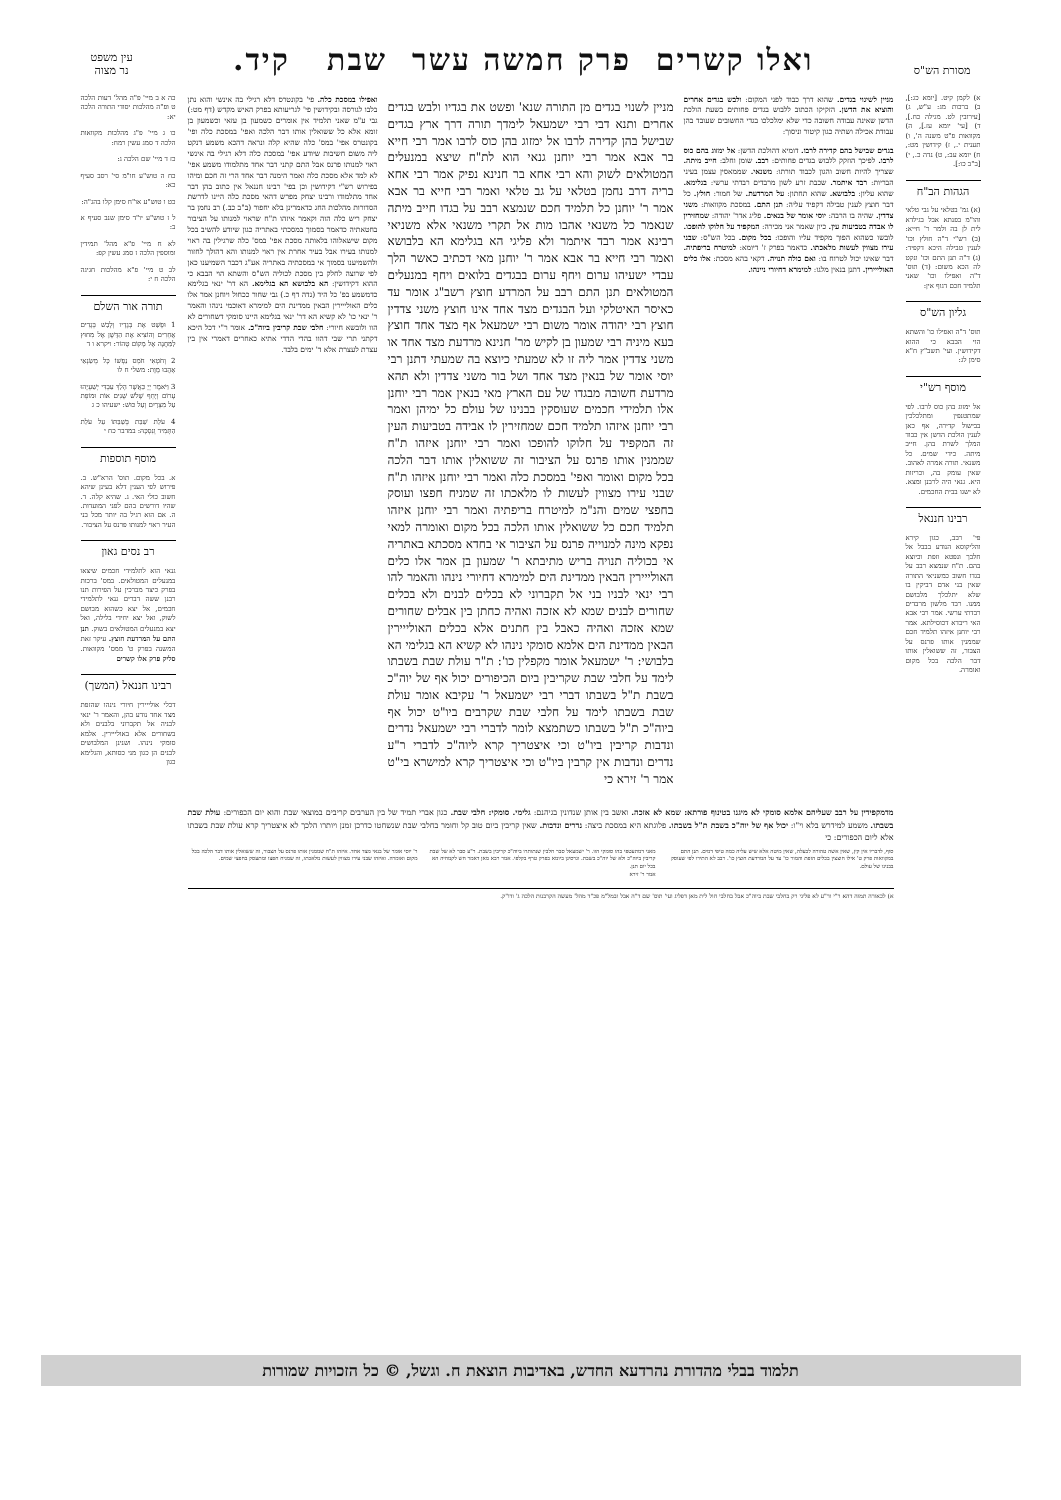מסורת הש"ס
ואלו קשרים פרק חמשה עשר שבת קיד.
עין משפט
נר מצוה
א) לקמן קיט. [יומא כג:], ב) ברכות מג: ע"ש, ג) [עירובין לט. מגילה כח.], ד) [עי' יומא עז.], ה) מקוואות פ"ט משנה ה', ו) תענית י., ז) קידושין מט:, ח) יומא עב:, ט) נדה כ., י) [ב"ב כו:].
הגהות הב"ח
(א) גמ' בטלאי על גבי טלאי והו"מ בפנתא אבל בגילדא לית לן בה ולמר ר' חייא: (ב) רש"י ד"ה חולץ וכו' לענין טבילה היכא דקפיד: (ג) ד"ה תנן התם וכו' ונקט לה הכא משום: (ד) תוס' ד"ה ואפילו וכו' שאני תלמיד חכם דגוף אין:
גליון הש"ס
תוס' ד"ה ואפילו כו' והשתא הוי הבבא כי ההוא דקידושין. ועי' תשב"ץ ח"א סימן לג:
מוסף רש"י
אל ימזוג בהן כוס לרבו. לפי שמתטנפין ומתלכלכין בבישול קדירה, אף כאן לענין הולכת הדשן אין כבוד המלך לשרת בהן. חייב מיתה. כידי שמים. כל משנאי. תורה אמרה לאהוב. שאין עומק בה, וכריזות היא. גנאי היה לרבנן ומצא. לא ישגו בבית החכמים.
רבינו חננאל
פי' רבב, כגון קירא והליקוסא הנודע בבבל אל חלבך ונפטא וזפת וכיוצא בהם. ת"ח שנמצא רבב על בגדו חשוב כמשניאי התורה שאין בני אדם דביקין בו שלא יתלכלך מלבושם ממנו. רבד מלשון מרבדים רבדתי ערשי. אמר רבי אבא האי ריבדא דכוסילתא. אמר רבי יוחנן איזהו תלמיד חכם שממנין אותו פרנס על הצבור, זה ששואלין אותו דבר הלכה בכל מקום ואומרה.
מניין לשינוי בגדים. שהוא דרך כבוד לפני המקום: ולבש בגדים אחרים והוציא את הדשן. הזקיקו הכתוב ללבוש בגדים פחותים בשעת הולכת הדשן שאינה עבודה חשובה כדי שלא ימלכלכו בגדי החשובים שעובד בהן עבודת אכילה ושתיה כגון קיטור וניסוך:
בגדים שבישל בהם קדירה לרבו. דומיא דהולכת הדשן: אל ימזוג בהם כוס לרבו. לפיכך הוזקק ללבוש בגדים פחותים: רבב. שומן וחלב: חייב מיתה. שצריך להיות חשוב והגון לכבוד תורתו: משנאי. שממאסין עצמן בעיני הבריות: רבד איתמר. שכבת זרע לשון מרבדים רבדתי ערשי: בגלימא. שהוא עליון: בלבושא. שהוא תחתון: על המרדעת. של חמור: חולץ. כל דבר חוצץ לענין טבילה דקפיד עליה: תנן התם. במסכת מקוואות: משני צדדין. שהיה בו הרבה: יוסי אומר של בנאים. פליג אדר' יהודה: שמחזירין לו אבדה בטביעות עין. כיון שאמר אני מכירה: המקפיד על חלוקו להופכו. לובשו כשהוא הפוך מקפיד עליו והופכו: בכל מקום. בכל הש"ס: שבני עירו מצווין לעשות מלאכתו. כדאמר בפרק ז' דיומא: למיטרח בריפתיה. דבר שאינו יכול לטרוח בו: ואם כולה תנויה. דקאי בהא מסכת: אלו כלים האולייירין. דתנן בנאין מלגו: למימרא דחיורי ניינהו.
מניין לשנוי בגדים מן התורה שנא' ופשט את בגדיו ולבש בגדים אחרים ותנא דבי רבי ישמעאל לימדך תורה דרך ארץ בגדים שבישל בהן קדירה לרבו אל ימזוג בהן כוס לרבו אמר רבי חייא בר אבא אמר רבי יוחנן גנאי הוא לת"ח שיצא במנעלים המטולאים לשוק והא רבי אחא בר חנינא נפיק אמר רבי אחא בריה דרב נחמן בטלאי על גב טלאי ואמר רבי חייא בר אבא אמר ר' יוחנן כל תלמיד חכם שנמצא רבב על בגדו חייב מיתה שנאמר כל משנאי אהבו מות אל תקרי משנאי אלא משניאי רבינא אמר רבד איתמר ולא פליגי הא בגלימא הא בלבושא ואמר רבי חייא בר אבא אמר ר' יוחנן מאי דכתיב כאשר הלך עבדי ישעיהו ערום ויחף ערום בבגדים בלואים ויחף במנעלים המטולאים תנן התם רבב על המרדע חוצץ רשב"ג אומר עד כאיסר האיטלקי ועל הבגדים מצד אחד אינו חוצץ משני צדדין חוצץ רבי יהודה אומר משום רבי ישמעאל אף מצד אחד חוצץ בעא מיניה רבי שמעון בן לקיש מר' חנינא מרדעת מצד אחד או משני צדדין אמר ליה זו לא שמעתי כיוצא בה שמעתי דתנן רבי יוסי אומר של בנאין מצד אחד ושל בור משני צדדין ולא תהא מרדעת חשובה מבגדו של עם הארץ מאי בנאין אמר רבי יוחנן אלו תלמידי חכמים שעוסקין בבנינו של עולם כל ימיהן ואמר רבי יוחנן איזהו תלמיד חכם שמחזירין לו אבידה בטביעות העין זה המקפיד על חלוקו להופכו ואמר רבי יוחנן איזהו ת"ח שממנין אותו פרנס על הציבור זה ששואלין אותו דבר הלכה בכל מקום ואומר ואפי' במסכת כלה ואמר רבי יוחנן איזהו ת"ח שבני עירו מצווין לעשות לו מלאכתו זה שמניח חפצו ועוסק בחפצי שמים והנ"מ למיטרח בריפתיה ואמר רבי יוחנן איזהו תלמיד חכם כל ששואלין אותו הלכה בכל מקום ואומרה למאי נפקא מינה למנוייה פרנס על הציבור אי בחדא מסכתא באתריה אי בכוליה תנויה בריש מתיבתא ר' שמעון בן אמר אלו כלים האולייירין הבאין ממדינת הים למימרא דחיורי נינהו והאמר להו רבי ינאי לבניו בני אל תקברוני לא בכלים לבנים ולא בכלים שחורים לבנים שמא לא אזכה ואהיה כחתן בין אבלים שחורים שמא אזכה ואהיה כאבל בין חתנים אלא בכלים האולייירין הבאין ממדינת הים אלמא סומקי נינהו לא קשיא הא בגלימי הא בלבושי: ר' ישמעאל אומר מקפלין כו': ת"ר עולת שבת בשבתו לימד על חלבי שבת שקריבין ביום הכיפורים יכול אף של יוה"כ בשבת ת"ל בשבתו דברי רבי ישמעאל ר' עקיבא אומר עולת שבת בשבתו לימד על חלבי שבת שקרבים ביו"ט יכול אף ביוה"כ ת"ל בשבתו כשתמצא לומר לדברי רבי ישמעאל נדרים ונדבות קריבין ביו"ט וכי איצטריך קרא ליוה"כ לדברי ר"ע נדרים ונדבות אין קרבין ביו"ט וכי איצטריך קרא למישרא בי"ט אמר ר' זירא כי
ואפילו במסכת כלה. פי' בקונטרס דלא רגילי בה אינשי והוא נתן בלבו לגורסה ובקידושין פי' לגריעותא בפרק האיש מקדש (דף מט:) גבי ע"מ שאני תלמיד אין אומרים כשמעון בן עזאי וכשמעון בן זומא אלא כל ששואלין אותו דבר הלכה ואפי' במסכת כלה ופי' בקונטרס אפי' במס' כלה שהיא קלה ונראה דהכא משמע דנקט ליה משום חשיבות שיודע אפי' במסכת כלה דלא רגילי בה אינשי ראוי למנותו פרנס אבל התם קתני דבר אחד מתלמודו משמע אפי' לא למד אלא מסכת כלה ואמר הימנה דבר אחד הרי זה חכם ומיהו בפירוש רש"י דקידושין וכן בפי' רבינו חננאל אין כתוב בהן דבר אחד מתלמודו ורבינו יצחק מפרש דהאי מסכת כלה היינו לדרשת הסדורות מהלכות החג כדאמרינן בלא יחפור (ב"ב כב.) רב נחמן בר יצחק ריש כלה הוה וקאמר איזהו ת"ח שראוי למנותו על הציבור בחטאתיה כדאמר בסמוך במסכתי באתריה כגון שיודע להשיב בכל מקום שישאלוהו בלאותה מסכת אפי' במס' כלה שרגילין בה ראוי למנותו בעירו אבל בעיר אחרת אין ראוי למנותו והא דהולך לחזור ולהשמיענו בסמוך אי במסכתיה באתריה אע"ג דכבר השמיענו כאן לפי שרוצה לחלק בין מסכת לכוליה הש"ס והשתא הוי הבבא כי ההוא דקידושין: הא בלבושא הא בגלימא. הא דר' ינאי בגלימא כדמשמע בפ' כל היד (נדה דף כ.) גבי שחור ככחול ויוחנן אמר אלו כלים האולייירין הבאין ממדינת הים למימרא דאוכמי נינהו והאמר ר' ינאי כו' לא קשיא הא דר' ינאי בגלימא היינו סומקי דשחורים לא הוו ולובשא חיורי: חלבי שבת קריבין ביוה"כ. אומר ר"י דכל היכא דקתני תרי שבי דהוו בהדי הדדי אתיא כאחרים דאמרי אין בין עצרת לעצרת אלא ד' ימים בלבד.
מדמקפידין על רבב שעליהם אלמא סומקי לא מיגנו בטינוף פורתא: שמא לא אזכה. ואשב בין אותן שנדונין בגיהנם: גלימי. סומקי: חלבי שבת. כגון אברי תמיד של בין הערבים קריבים במוצאי שבת והוא יום הכפורים: עולת שבת בשבתו. משמע למידרש בלא וי"ו: יכול אף של יוה"כ בשבת ת"ל בשבתו. פלוגתא היא במסכת ביצה: נדרים ונדבות. שאין קריבין ביום טוב קל וחומר בחלבי שבת שנשחטו כדרכן זמנן ויותרו הלכך לא איצטריך קרא עולת שבת בשבתו אלא ליום הכפורים: כי
סוף, לדבריו אין קץ, שאין אשה טהורה לבעלה, שאין מיטה אלא שיש עליה כמה טיפי דמים. תנן התם במקוואות פרק ט' אילו חוצצין בכלים הזפת והמור כו' עד על המרדעת חוצץ כו'. רבב לא התירו לפי שעוסק בבנינו של עולם.
מאני דמתעטפי בהו סומקי הוו. ר' ישמעאל סבר חלבין שנתותרו ביוה"כ קריבין בשבת. ר"ע סבר לא של שבת קריבין ביוה"כ ולא של יוה"כ בשבת. וגרסינן ביומא בפרק טרף בקלפי. אמר רבא מאן דאמר חש לקמחיה הא בכל יום תנן.
אמר ר' זירא
ר' יוסי אומר של בנאי מצד אחד. איזהו ת"ח שממנין אותו פרנס על הצבור, זה ששואלין אותו דבר הלכה בכל מקום ואומרה. ואיזהו שבני עירו מצווין לעשות מלאכתו, זה שמניח חפצו ומתעסק בחפצי שמים.
א) לכאורה תמוה דהא ר"י ור"ע לא פליגי רק בחלבי שבת ביוה"כ אבל בחלבי חול לית מאן דפליג ועי' תוס' שם ד"ה אבל ובמל"מ פכ"ד מהל' מעשה הקרבנות הלכה ג' ודו"ק.
כה א ב מיי' פ"ה מהל' דעות הלכה ט ופ"ה מהלכות יסודי התורה הלכה יא:
כו ג מיי' פ"ג מהלכות מקוואות הלכה ד סמג עשין רמח:
כז ד מיי' שם הלכה ג:
כח ה טוש"ע חו"מ סי' רסב סעיף כא:
כט ו טוש"ע או"ח סימן קלו בהג"ה:
ל ז טוש"ע יו"ד סימן שנב סעיף א ב:
לא ח מיי' פ"א מהל' תמידין ומוספין הלכה ז סמג עשין קפ:
לב ט מיי' פ"א מהלכות חגיגה הלכה ח י:
תורה אור השלם
1 וּפָשַׁט אֶת בְּגָדָיו וְלָבַשׁ בְּגָדִים אֲחֵרִים וְהוֹצִיא אֶת הַדֶּשֶׁן אֶל מִחוּץ לַמַּחֲנֶה אֶל מָקוֹם טָהוֹר: ויקרא ו ד
2 וְחֹטְאִי חֹמֵס נַפְשׁוֹ כָּל מְשַׂנְאַי אָהֲבוּ מָוֶת: משלי ח לו
3 וַיֹּאמֶר יְיָ כַּאֲשֶׁר הָלַךְ עַבְדִּי יְשַׁעְיָהוּ עָרוֹם וְיָחֵף שָׁלֹשׁ שָׁנִים אוֹת וּמוֹפֵת עַל מִצְרַיִם וְעַל כּוּשׁ: ישעיהו כ ג
4 עֹלַת שַׁבַּת בְּשַׁבַּתּוֹ עַל עֹלַת הַתָּמִיד וְנִסְכָּהּ: במדבר כח י
מוסף תוספות
א. בכל מקום. תוס' הרא"ש. ב. פירוש לפי הענין דלא בעינן שיהא חשוב כולי האי. ג. שהיא קלה. ד. שהיו דורשים בהם לפני המועדות. ה. אם הוא רגיל בה יותר מכל בני העיר ראוי למנותו פרנס על הציבור.
רב נסים גאון
גנאי הוא לתלמידי חכמים שיצאו במנעלים המטולאים. במס' ברכות בפרק כיצד מברכין על הפירות תנו רבנן ששה דברים גנאי לתלמידי חכמים, אל יצא כשהוא מבושם לשוק, ואל יצא יחידי בלילה, ואל יצא במנעלים המטולאים בשוק. תנן התם על המרדעת חוצץ. עיקר זאת המשנה בפרק ט' ממס' מקוואות. סליק פרק אלו קשרים
רבינו חננאל (המשך)
דכלי אולייירין חיורי נינהו שהזפת מצד אחד נודע בהן, והאמר ר' ינאי לבניה אל תקברוני בלבנים ולא בשחורים אלא באולייירין. אלמא סומקי נינהו. ושנינן המלבושים לבנים הן כגון מני כסותא, והגלימא כגון
תלמוד בבלי מהדורת נהרדעא החדש, באדיבות הוצאת ח. וגשל, © כל הזכויות שמורות